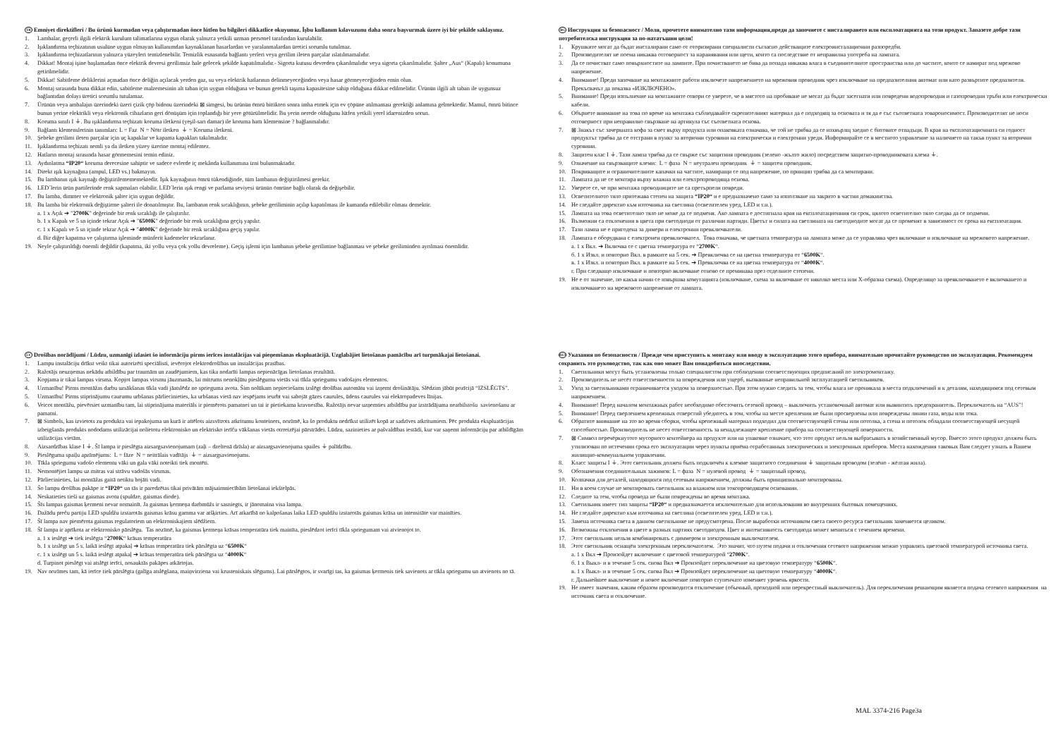TR Emniyet direktifleri / Bu ürünü kurmadan veya çalıştırmadan önce lütfen bu bilgileri dikkatlice okuyunuz. İşbu kullanım kılavuzunu daha sonra başvurmak üzere iyi bir şekilde saklayınız.
1. Lambalar, geçerli ilgili elektrik kurulum talimatlarına uygun olarak yalnızca yetkili uzman personel tarafından kurulabilir.
2. Işıklandırma teçhizatının usulüne uygun olmayan kullanımdan kaynaklanan hasarlardan ve yaralanmalardan üretici sorumlu tutulmaz.
3. Işıklandırma teçhizatlarının yalnızca yüzeyleri temizlenebilir. Temizlik esnasında bağlantı yerleri veya gerilim ileten parçalar ıslatılmamalıdır.
4. Dikkat! Montaj işine başlamadan önce elektrik devresi gerilimsiz hale gelecek şekilde kapatılmalıdır.- Sigorta kutusu devreden çıkarılmalıdır veya sigorta çıkarılmalıdır. Şalter „Aus“ (Kapalı) konumuna getirilmelidir.
5. Dikkat! Sabitleme deliklerini açmadan önce deliğin açılacak yerden gaz, su veya elektrik hatlarının delinmeyeceğinden veya hasar görmeyeceğinden emin olun.
6. Montaj sırasında buna dikkat edin, sabitleme malzemesinin alt taban için uygun olduğuna ve bunun gerekli taşıma kapasitesine sahip olduğuna dikkat edilmelidir. Ürünün ilgili alt taban ile uygunsuz bağlantıdan dolayı üretici sorumlu tutulamaz.
7. Ürünün veya ambalajın üzerindeki üzeri çizik çöp bidonu üzerindeki ⊠ simgesi, bu ürünün ömrü bittikten sonra imha etmek için ev çöpüne atılmaması gerektiği anlamına gelmektedir. Mamul, ömrü bitince bunun yerine elektrikli veya elektronik cihazların geri dönüşüm için toplandığı bir yere götürülmelidir. Bu yerin nerede olduğunu lütfen yetkili yerel idarenizden sorun.
8. Koruma sınıfı I ⏚. Bu ışıklandırma teçhizatı koruma iletkeni (yeşil-sarı damar) ile koruma hattı klemensine ? bağlanmalıdır.
9. Bağlantı klemenslerinin tanımları: L = Faz N = Nötr iletken ⏚ = Koruma iletkeni.
10. Şebeke gerilimi ileten parçalar için uç kapaklar ve kapama kapakları takılmalıdır.
11. Işıklandırma teçhizatı nemli ya da iletken yüzey üzerine montaj edilemez.
12. Hatların montaj sırasında hasar görmemesini temin ediniz.
13. Aydınlatma “IP20“ koruma derecesine sahiptir ve sadece evlerde iç mekânda kullanımına izni bulunmaktadır.
14. Direkt ışık kaynağına (ampul, LED vs.) bakmayın.
15. Bu lambanın ışık kaynağı değiştirilemememektedir. Işık kaynağının ömrü tükendiğinde, tüm lambanın değiştirilmesi gerekir.
16. LED´lerin ürün partilerinde renk sapmaları olabilir. LED´lerin ışık rengi ve parlama seviyesi ürünün ömrüne bağlı olarak da değişebilir.
17. Bu lamba, dimmer ve elektronik şalter için uygun değildir.
18. Bu lamba bir elektronik değiştirme şalteri ile donatılmıştır. Bu, lambanın renk sıcaklığının, şebeke geriliminin açılıp kapatılması ile kumanda edilebilir olması demektir.
a. 1 x Açık ➔ "2700K" değerinde bir renk sıcaklığı ile çalıştırılır.
b. 1 x Kapalı ve 5 sn içinde tekrar Açık ➔ "6500K" değerinde bir renk sıcaklığına geçiş yapılır.
c. 1 x Kapalı ve 5 sn içinde tekrar Açık ➔ "4000K" değerinde bir renk sıcaklığına geçiş yapılır.
d. Bir diğer kapatma ve çalıştırma işleminde münferit kademeler tekrarlanır.
19. Neyle çalıştırıldığı önemli değildir (kapatma, iki yollu veya çok yollu devreleme). Geçiş işlemi için lambanın şebeke gerilimine bağlanması ve şebeke geriliminden ayrılması önemlidir.
BG Инструкция за безопасност / Моля, прочетете внимателно тази информация,преди да започнете с инсталирането или експлоатацията на този продукт. Запазете добре тази потребителска инструкция за по-нататъшни цели!
1. Крушките могат да бъдат инсталирани само от оторизирани специалисти съгласно действащите електроинсталационни разпоредби.
2. Производителят не поема никаква отговорност за наранявания или щети, които са последствие от неправилна употреба на лампата.
3. Да се почистват само повърхностите на лампите. При почистването не бива да попада никаква влага в съединителните пространства или до частите, които се намират под мрежово напрежение.
4. Внимание! Преди започване на монтажните работи изключете напрежението на мрежовия проводник чрез изключване на предпазителния автомат или като развъртите предпазителя. Прекъсвачът да показва «ИЗКЛЮЧЕНО».
5. Внимание! Преди изпълнение на монтажните отвори се уверете, че в мястото на пробиване не могат да бъдат засегнати или повредени водопроводни и газопроводни тръби или електрически кабели.
6. Обърнете внимание на това по време на монтажа съблюдавайте скрепителният материал да е подходящ за основата и тя да е със съответната товароносимост. Производителят не носи отговорност при неправилно свързване на артикула със съответната основа.
7. ⊠ Знакът със зачеркната кофа за смет върху продукта или опаковката означава, че той не трябва да се изхвърлщ заедно с битовите отпадъци. В края на експлоатационната си годност продуктът трябва да се отстрани в пункт за вторични суровини на електрически и електронни уреди. Информирайте се в местното управление за наличието на такъв пункт за вторични суровини.
8. Защитен клас I ⏚. Тази лампа трябва да се свърже със защитния проводник (зелено -жълто жило) посредством защитно-проводниковата клема ⏚.
9. Означение на свързващите клеми: L = фаза N = неутрален проводник ⏚ = защитен проводник.
10. Покриващите и ограничителните капачки на частите, намиращи се под напрежение, по принцип трябва да са монтирани.
11. Лампата да не се монтира върху влажна или електропроводяща основа.
12. Уверете се, че при монтажа проводниците не са претърпели повреди.
13. Осветителното тяло притежава степен на защита “IP20“ и е предназначено само за използване на закрито в частни домакинства.
14. Не гледайте директно към източника на светлина (осветителен уред, LED и т.н.).
15. Лампата на това осветително тяло не може да се подменя. Ако лампата е достигнала края на експлоатационния си срок, цялото осветително тяло следва да се подмени.
16. Възможни са отклонения в цвета при светодиоди от различни партиди. Цветът и силата на светлината на светодиодите могат да се променят в зависимост от срока на експлоатация.
17. Тази лампа не е пригодена за димери и електронни превключватели.
18. Лампата е оборудвана с електронен превключвател. Това означава, че цветната температура на лампата може да се управлява чрез включване и изключване на мрежовото напрежение.
а. 1 x Вкл. ➔ Включва се с цветна температура от “2700K“.
б. 1 x Изкл. и повторно Вкл. в рамките на 5 сек. ➔ Превключва се на цветна температура от “6500K“.
в. 1 x Изкл. и повторно Вкл. в рамките на 5 сек. ➔ Превключва се на цветна температура от “4000K“.
г. При следващо изключване и повторно включване отново се преминава през отделните степени.
19. Не е от значение, по какъв начин се извършва комутацията (изключване, схема за включване от няколко места или X-образна схема). Определящо за превключването е включването и изключването на мрежовото напрежение от лампата.
LV Drošības norādījumi / Lūdzu, uzmanīgi izlasiet šo informāciju pirms ierīces instalācijas vai pieņemšanas ekspluatācijā. Uzglabājiet lietošanas pamācību arī turpmākajai lietošanai.
1. Lampu instalāciju drīkst veikt tikai autorizēti speciālisti, ievērojot elektrodrošības un instalācijas prasības.
2. Ražotājs neuzņemas nekādu atbildību par traumām un zaudējumiem, kas tika nodarīti lampas nepienācīgas lietošanas rezultātā.
3. Kopjama ir tikai lampas virsma. Kopjot lampas virsmu jāuzmanās, lai mitrums nenokļūtu pieslēgumu vietās vai tīkla spriegumu vadošajos elementos.
4. Uzmanību! Pirms montāžas darbu uzsākšanas tīkla vadi jāatslēdz no sprieguma avota. Šim nolūkam nepieciešams izslēgt drošības automātu vai izņemt drošinātāju. Slēdzim jābūt pozīcijā “IZSLĒGTS”.
5. Uzmanību! Pirms stiprinājumu caurumu urbšanas pārliecinieties, ka urbšanas vietā nav iespējams ieurbt vai sabojāt gāzes caurules, ūdens caurules vai elektropadeves līnijas.
6. Veicot montāžu, pievērsiet uzmanību tam, lai stiprinājuma materiāls ir piemērots pamatnei un tai ir pietiekama kravnesība. Ražotājs nevar uzņemties atbildību par izstrādājuma neatbilstošu savienošanu ar pamatni.
7. ⊠ Simbols, kas izvietots zu produkta vai iepakojuma un kurā ir attēlots aizsvītrots atkritumu konteiners, nozīmē, ka šo produktu nedrīkst utilizēt kopā ar sadzīves atkritumiem. Pēc produkta ekspluatācijas izbeigšanās produkts nododams utilizācijai nolietotu elektronisko un elektrisko ierīču vākšanas vietās otrreizējai pārstrādei. Lūdzu, sazinieties ar pašvaldības iestādi, kur var saņemt informāciju par atbildīgām utilizācijas vietām.
8. Aizsardzības klase I ⏚. Šī lampa ir pieslēgta aizsargsavienojumam (zaļi – dzeltenā dzīsla) ar aizsargsavienojuma spailes ⏚ palīdzību.
9. Pieslēguma spaiļu apzīmējums: L = fāze N = neitrālais vadītājs ⏚ = aizsargsavienojums.
10. Tīkla spriegumu vadošo elementu vāki un gala vāki noteikti tiek montēti.
11. Nemontējiet lampu uz mitras vai strāvu vadošās virsmas.
12. Pārliecinieties, lai montāžas gaitā netiktu bojāti vadi.
13. Šo lampu drošības pakāpe ir “IP20“ un tās ir paredzētas tikai privātām mājsaimniecībām lietošanai iekštelpās.
14. Neskatieties tieši uz gaismas avotu (spuldze, gaismas diode).
15. Šīs lampas gaismas ķermeni nevar nomainīt. Ja gaismas ķermeņa darbmūžs ir sasniegts, ir jānomaina visa lampa.
16. Dažādu preču partiju LED spuldžu izstarotās gaismas krāsu gamma var atšķirties. Arī atkarībā no kalpošanas laika LED spuldžu izstarotās gaismas krāsa un intensitāte var mainīties.
17. Šī lampa nav piemērota gaismas regulatoriem un elektroniskajiem slēdžiem.
18. Šī lampa ir aprīkota ar elektronisko pārslēgu. Tas nozīmē, ka gaismas ķermeņa krāsas temperatūra tiek mainīta, pieslēdzot ierīci tīkla spriegumam vai atvienojot to.
a. 1 x ieslēgt ➔ tiek ieslēgta “2700K“ krāsas temperatūra
b. 1 x izslēgt un 5 s. laikā ieslēgt atpakaļ ➔ krāsas temperatūra tiek pārslēgta uz “6500K“
c. 1 x izslēgt un 5 s. laikā ieslēgt atpakaļ ➔ krāsas temperatūra tiek pārslēgta uz “4000K“
d. Turpinot pieslēgt vai atslēgt ierīci, nosauktās pakāpes atkārtojas.
19. Nav nozīmes tam, kā ierīce tiek pārslēgta (galīga atslēgšana, maiņvirziena vai krusteniskais slēgums). Lai pārslēgtos, ir svarīgi tas, ka gaismas ķermenis tiek savienots ar tīkla spriegumu un atvienots no tā.
RUS Указания по безопасности / Прежде чем приступить к монтажу или вводу в эксплуатацию этого прибора, внимательно прочитайте руководство по эксплуатации. Рекомендуем сохранить это руководство, так как оно может Вам понадобиться впоследствии.
1. Светильники могут быть установлены только специалистом при соблюдении соответствующих предписаний по электромонтажу.
2. Производитель не несёт ответственности за повреждения или ущерб, вызванные неправильной эксплуатацией светильников.
3. Уход за светильниками ограничивается уходом за поверхностью. При этом нужно следить за тем, чтобы влага не проникала в места подключений и к деталям, находящимся под сетевым напряжением.
4. Внимание! Перед началом монтажных работ необходимо обесточить сетевой провод – выключить установочный автомат или вывинтить предохранитель. Переключатель на “AUS”!
5. Внимание! Перед сверлением крепежных отверстий убедитесь в том, чтобы на месте крепления не были просверлены или повреждены линии газа, воды или тока.
6. Обратите внимание на это во время сборки, чтобы крепежный материал подходил для соответствующей стены или потолка, а стена и потолок обладали соответствующей несущей способностью. Производитель не несет ответственность за ненадлежащее крепление прибора на соответствующей поверхности.
7. ⊠ Символ перечёркнутого мусорного контейнера на продукте или на упаковке означает, что этот продукт нельзя выбрасывать в хозяйственный мусор. Вместо этого продукт должен быть утилизован по истечении срока его эксплуатации через пункты приёма отработанных электрических и электронных приборов. Места нахождения таковых Вам следует узнать в Вашем жилищно-коммунальном управлении.
8. Класс защиты I ⏚. Этот светильник должен быть подключён к клемме защитного соединения ⏚ защитным проводом (зелёно - жёлтая жила).
9. Обозначения соединительных зажимов: L = фаза N = нулевой провод ⏚ = защитный провод.
10. Колпачки для деталей, находящихся под сетевым напряжением, должны быть принципиально монтированы.
11. Ни в коем случае не монтировать светильник на влажном или токопроводящем основании.
12. Следите за тем, чтобы провода не были повреждены во время монтажа.
13. Светильник имеет тип защиты “IP20“ и предназначается исключительно для использования во внутренних бытовых помещениях.
14. Не гледайте директно към източника на светлина (осветителен уред, LED и т.н.).
15. Замена источника света в данном светильнике не предусмотрена. После выработки источником света своего ресурса светильник заменяется целиком.
16. Возможны отклонения в цвете в разных партиях светодиодов. Цвет и интенсивность светодиода может меняться с течением времени.
17. Этот светильник нельзя комбинировать с диммером и электронным выключателем.
18. Этот светильник оснащён электронным переключателем. Это значит, что путем подачи и отключения сетевого напряжения можно управлять цветовой температурой источника света.
а. 1 x Вкл ➔ Произойдет включение с цветовой температурой “2700K“.
б. 1 x Выкл- и в течение 5 сек. снова Вкл ➔ Произойдет переключение на цветовую температуру “6500K“.
в. 1 x Выкл- и в течение 5 сек. снова Вкл ➔ Произойдет переключение на цветовую температуру “4000K“.
г. Дальнейшее выключение и новое включение повторно ступенчато изменяет уровень яркости.
19. Не имеет значения, каким образом производится отключение (обычный, проходной или перекрестный выключатель). Для переключения решающим является подача сетевого напряжения на источник света и отключение.
MAL 3374-216 Page3a